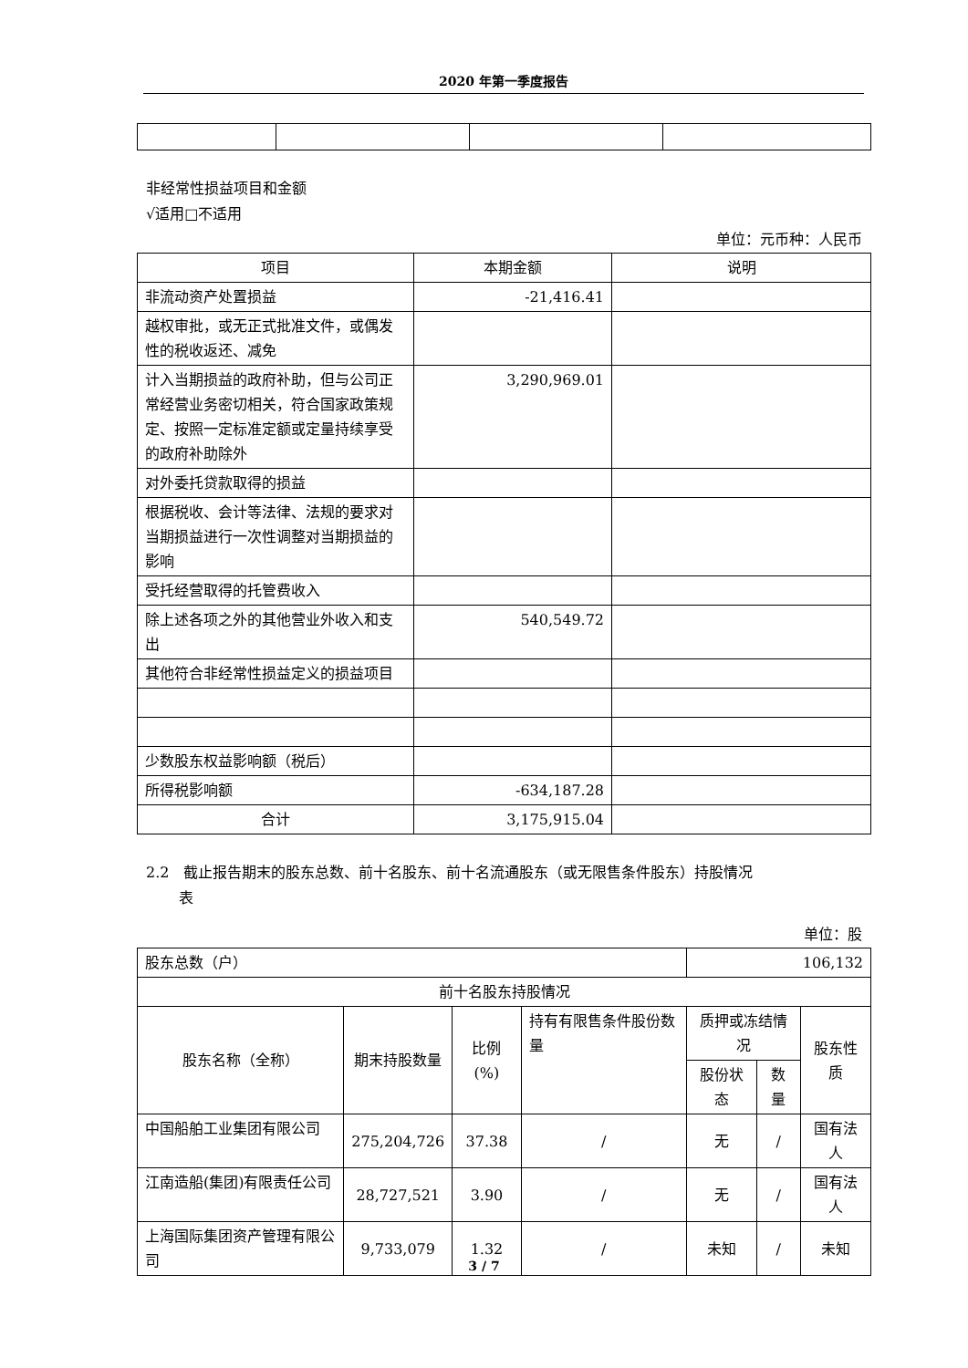2020 年第一季度报告
非经常性损益项目和金额
√适用□不适用
单位：元币种：人民币
| 项目 | 本期金额 | 说明 |
| --- | --- | --- |
| 非流动资产处置损益 | -21,416.41 | |
| 越权审批，或无正式批准文件，或偶发性的税收返还、减免 | | |
| 计入当期损益的政府补助，但与公司正常经营业务密切相关，符合国家政策规定、按照一定标准定额或定量持续享受的政府补助除外 | 3,290,969.01 | |
| 对外委托贷款取得的损益 | | |
| 根据税收、会计等法律、法规的要求对当期损益进行一次性调整对当期损益的影响 | | |
| 受托经营取得的托管费收入 | | |
| 除上述各项之外的其他营业外收入和支出 | 540,549.72 | |
| 其他符合非经常性损益定义的损益项目 | | |
| 少数股东权益影响额（税后） | | |
| 所得税影响额 | -634,187.28 | |
| 合计 | 3,175,915.04 | |
2.2　截止报告期末的股东总数、前十名股东、前十名流通股东（或无限售条件股东）持股情况
表
单位：股
| 股东总数（户） | | | | 106,132 | | |
| 前十名股东持股情况 | | | | | | |
| 股东名称（全称） | 期末持股数量 | 比例(%) | 持有有限售条件股份数量 | 质押或冻结情况 | | 股东性质 |
| | | | | 股份状态 | 数量 | |
| 中国船舶工业集团有限公司 | 275,204,726 | 37.38 | / | 无 | / | 国有法人 |
| 江南造船(集团)有限责任公司 | 28,727,521 | 3.90 | / | 无 | / | 国有法人 |
| 上海国际集团资产管理有限公司 | 9,733,079 | 1.32 | / | 未知 | / | 未知 |
3 / 7